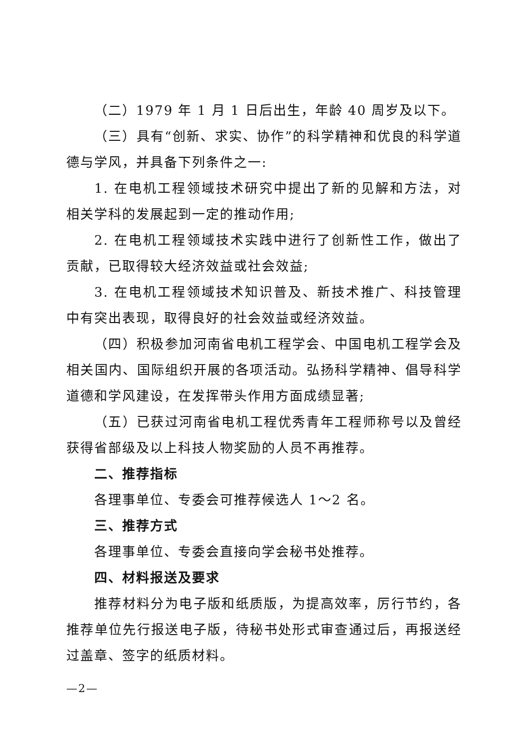（二）1979 年 1 月 1 日后出生，年龄 40 周岁及以下。
（三）具有“创新、求实、协作”的科学精神和优良的科学道德与学风，并具备下列条件之一:
1. 在电机工程领域技术研究中提出了新的见解和方法，对相关学科的发展起到一定的推动作用;
2. 在电机工程领域技术实践中进行了创新性工作，做出了贡献，已取得较大经济效益或社会效益;
3. 在电机工程领域技术知识普及、新技术推广、科技管理中有突出表现，取得良好的社会效益或经济效益。
（四）积极参加河南省电机工程学会、中国电机工程学会及相关国内、国际组织开展的各项活动。弘扬科学精神、倡导科学道德和学风建设，在发挥带头作用方面成绩显著;
（五）已获过河南省电机工程优秀青年工程师称号以及曾经获得省部级及以上科技人物奖励的人员不再推荐。
二、推荐指标
各理事单位、专委会可推荐候选人 1～2 名。
三、推荐方式
各理事单位、专委会直接向学会秘书处推荐。
四、材料报送及要求
推荐材料分为电子版和纸质版，为提高效率，厉行节约，各推荐单位先行报送电子版，待秘书处形式审查通过后，再报送经过盖章、签字的纸质材料。
—2—